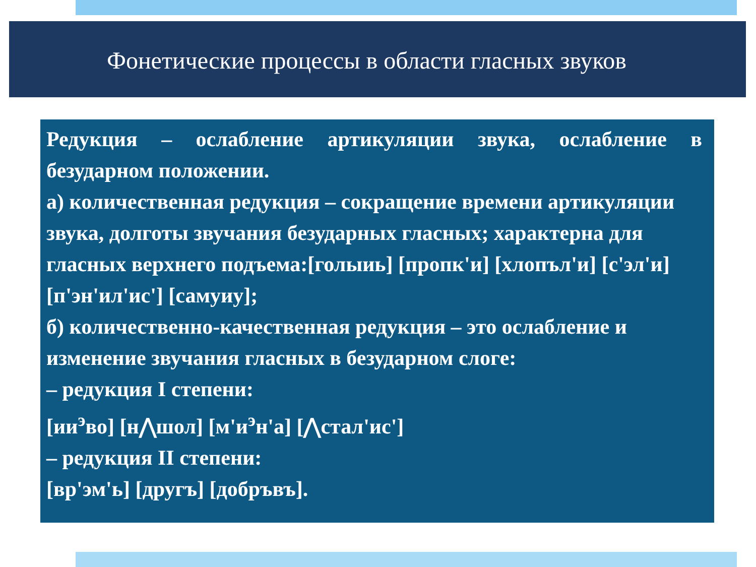Фонетические процессы в области гласных звуков
Редукция – ослабление артикуляции звука, ослабление в безударном положении.
а) количественная редукция – сокращение времени артикуляции звука, долготы звучания безударных гласных; характерна для гласных верхнего подъема:[голыиь] [пропк'и] [хлопъл'и] [с'эл'и] [п'эн'ил'ис'] [самуиу];
б) количественно-качественная редукция – это ослабление и изменение звучания гласных в безударном слоге:
– редукция I степени:
[ии<sup>э</sup>во] [н⋀шол] [м'и<sup>э</sup>н'а] [⋀стал'ис']
– редукция II степени:
[вр'эм'ь] [другъ] [добръвъ].